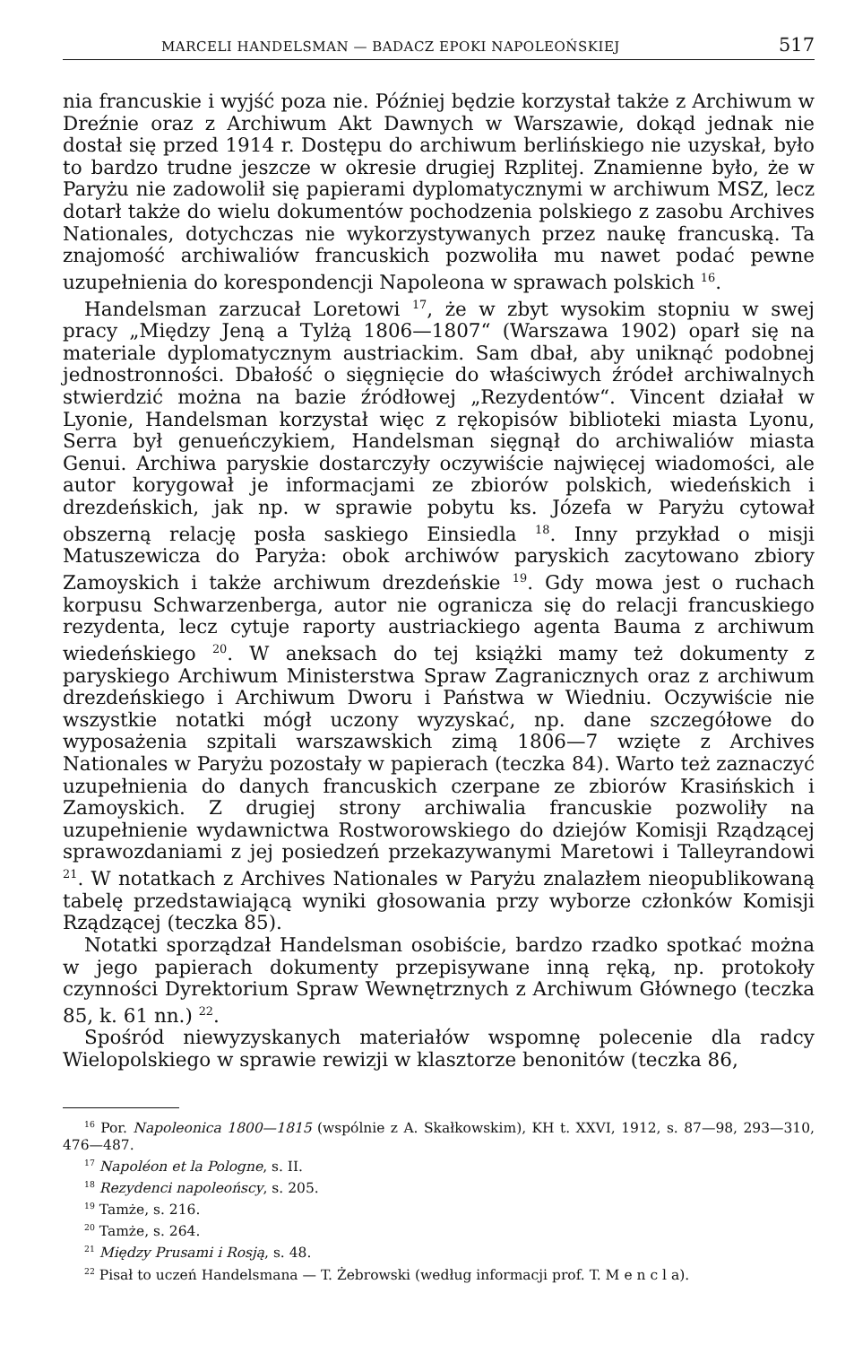MARCELI HANDELSMAN — BADACZ EPOKI NAPOLEOŃSKIEJ 517
nia francuskie i wyjść poza nie. Później będzie korzystał także z Archiwum w Dreźnie oraz z Archiwum Akt Dawnych w Warszawie, dokąd jednak nie dostał się przed 1914 r. Dostępu do archiwum berlińskiego nie uzyskał, było to bardzo trudne jeszcze w okresie drugiej Rzplitej. Znamienne było, że w Paryżu nie zadowolił się papierami dyplomatycznymi w archiwum MSZ, lecz dotarł także do wielu dokumentów pochodzenia polskiego z zasobu Archives Nationales, dotychczas nie wykorzystywanych przez naukę francuską. Ta znajomość archiwaliów francuskich pozwoliła mu nawet podać pewne uzupełnienia do korespondencji Napoleona w sprawach polskich <sup>16</sup>.
Handelsman zarzucał Loretowi <sup>17</sup>, że w zbyt wysokim stopniu w swej pracy „Między Jeną a Tylżą 1806—1807“ (Warszawa 1902) oparł się na materiale dyplomatycznym austriackim. Sam dbał, aby uniknąć podobnej jednostronności. Dbałość o sięgnięcie do właściwych źródeł archiwalnych stwierdzić można na bazie źródłowej „Rezydentów“. Vincent działał w Lyonie, Handelsman korzystał więc z rękopisów biblioteki miasta Lyonu, Serra był genueńczykiem, Handelsman sięgnął do archiwaliów miasta Genui. Archiwa paryskie dostarczyły oczywiście najwięcej wiadomości, ale autor korygował je informacjami ze zbiorów polskich, wiedeńskich i drezdeńskich, jak np. w sprawie pobytu ks. Józefa w Paryżu cytował obszerną relację posła saskiego Einsiedla <sup>18</sup>. Inny przykład o misji Matuszewicza do Paryża: obok archiwów paryskich zacytowano zbiory Zamoyskich i także archiwum drezdeńskie <sup>19</sup>. Gdy mowa jest o ruchach korpusu Schwarzenberga, autor nie ogranicza się do relacji francuskiego rezydenta, lecz cytuje raporty austriackiego agenta Bauma z archiwum wiedeńskiego <sup>20</sup>. W aneksach do tej książki mamy też dokumenty z paryskiego Archiwum Ministerstwa Spraw Zagranicznych oraz z archiwum drezdeńskiego i Archiwum Dworu i Państwa w Wiedniu. Oczywiście nie wszystkie notatki mógł uczony wyzyskać, np. dane szczegółowe do wyposażenia szpitali warszawskich zimą 1806—7 wzięte z Archives Nationales w Paryżu pozostały w papierach (teczka 84). Warto też zaznaczyć uzupełnienia do danych francuskich czerpane ze zbiorów Krasińskich i Zamoyskich. Z drugiej strony archiwalia francuskie pozwoliły na uzupełnienie wydawnictwa Rostworowskiego do dziejów Komisji Rządzącej sprawozdaniami z jej posiedzeń przekazywanymi Maretowi i Talleyrandowi <sup>21</sup>. W notatkach z Archives Nationales w Paryżu znalazłem nieopublikowaną tabelę przedstawiającą wyniki głosowania przy wyborze członków Komisji Rządzącej (teczka 85).
Notatki sporządzał Handelsman osobiście, bardzo rzadko spotkać można w jego papierach dokumenty przepisywane inną ręką, np. protokoły czynności Dyrektorium Spraw Wewnętrznych z Archiwum Głównego (teczka 85, k. 61 nn.) <sup>22</sup>.
Spośród niewyzyskanych materiałów wspomnę polecenie dla radcy Wielopolskiego w sprawie rewizji w klasztorze benonitów (teczka 86,
<sup>16</sup> Por. Napoleonica 1800—1815 (wspólnie z A. Skałkowskim), KH t. XXVI, 1912, s. 87—98, 293—310, 476—487.
<sup>17</sup> Napoléon et la Pologne, s. II.
<sup>18</sup> Rezydenci napoleońscy, s. 205.
<sup>19</sup> Tamże, s. 216.
<sup>20</sup> Tamże, s. 264.
<sup>21</sup> Między Prusami i Rosją, s. 48.
<sup>22</sup> Pisał to uczeń Handelsmana — T. Żebrowski (według informacji prof. T. M e n c l a).